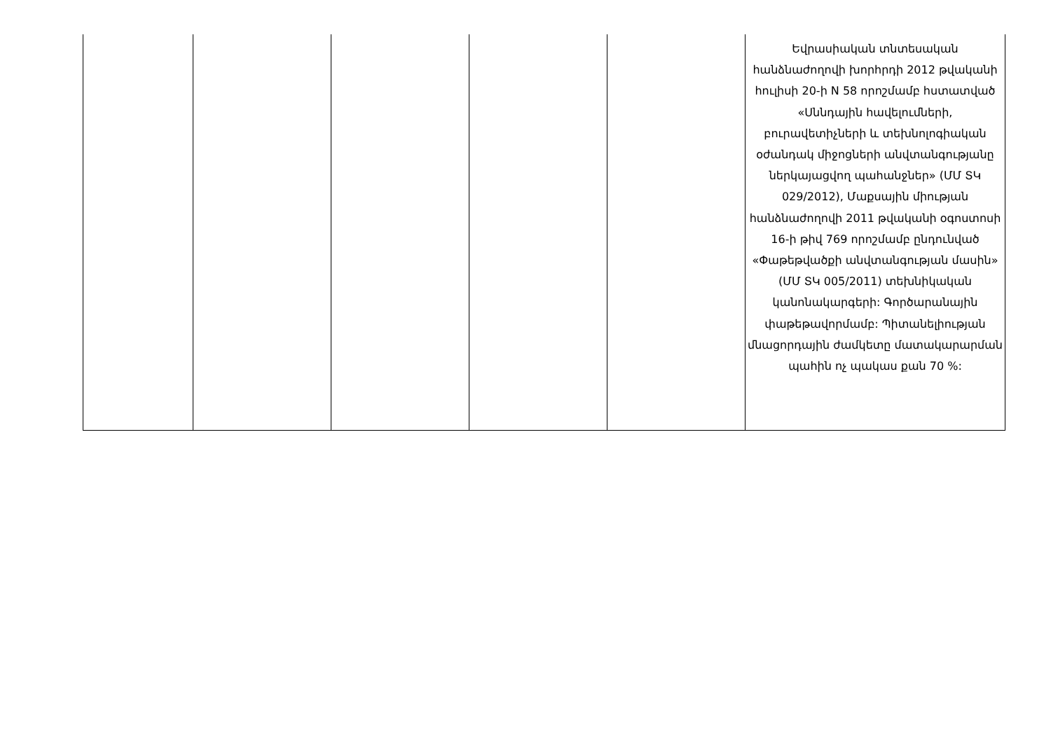| | | | | | Եվրասիական տնտեսական հանձնաժողովի խորհրդի 2012 թվականի հուլիսի 20-ի N 58 որոշմամբ հստատված «Սննդային հավելումների, բուրավետիչների և տեխնոլոգիական օժանդակ միջոցների անվտանգությանը ներկայացվող պահանջներ» (ՄՄ ՏԿ 029/2012), Մաքսային միության հանձնաժողովի 2011 թվականի օգոստոսի 16-ի թիվ 769 որոշմամբ ընդունված «Փաթեթվածքի անվտանգության մասին» (ՄՄ ՏԿ 005/2011) տեխնիկական կանոնակարգերի: Գործարանային փաթեթավորմամբ: Պիտանելիության մնացորդային ժամկետը մատակարարման պահին ոչ պակաս քան 70 %: |